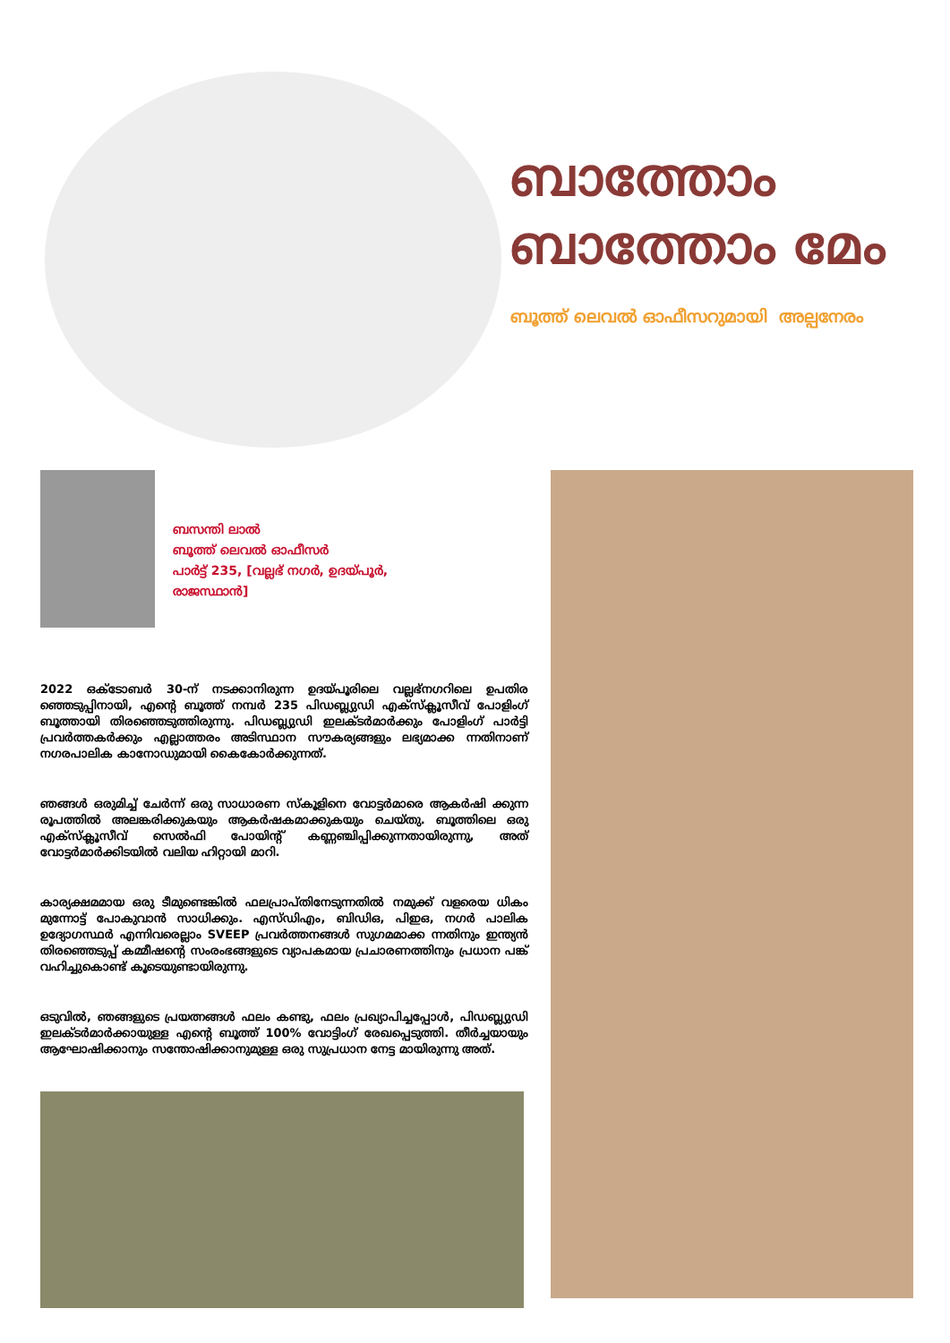ബാത്തോം
ബാത്തോം മേം
ബൂത്ത് ലെവൽ ഓഫീസറുമായി അല്പനേരം
ബസന്തി ലാൽ
ബൂത്ത് ലെവൽ ഓഫീസർ
പാർട്ട് 235, [വല്ലഭ് നഗർ, ഉദയ്പൂർ,
രാജസ്ഥാൻ]
2022 ഒക്ടോബർ 30-ന് നടക്കാനിരുന്ന ഉദയ്പൂരിലെ വല്ലഭ്നഗറിലെ ഉപതിര ഞ്ഞെടുപ്പിനായി, എന്റെ ബൂത്ത് നമ്പർ 235 പിഡബ്ല്യുഡി എക്സ്ക്ലൂസീവ് പോളിംഗ് ബൂത്തായി തിരഞ്ഞെടുത്തിരുന്നു. പിഡബ്ല്യുഡി ഇലക്ടർമാർക്കും പോളിംഗ് പാർട്ടി പ്രവർത്തകർക്കും എല്ലാത്തരം അടിസ്ഥാന സൗകര്യങ്ങളും ലഭ്യമാക്ക ന്നതിനാണ് നഗരപാലിക കാനോഡുമായി കൈകോർക്കുന്നത്.
ഞങ്ങൾ ഒരുമിച്ച് ചേർന്ന് ഒരു സാധാരണ സ്കൂളിനെ വോട്ടർമാരെ ആകർഷി ക്കുന്ന രൂപത്തിൽ അലങ്കരിക്കുകയും ആകർഷകമാക്കുകയും ചെയ്തു. ബൂത്തിലെ ഒരു എക്സ്ക്ലൂസീവ് സെൽഫി പോയിന്റ് കണ്ണഞ്ചിപ്പിക്കുന്നതായിരുന്നു, അത് വോട്ടർമാർക്കിടയിൽ വലിയ ഹിറ്റായി മാറി.
കാര്യക്ഷമമായ ഒരു ടീമുണ്ടെങ്കിൽ ഫലപ്രാപ്തിനേടുന്നതിൽ നമുക്ക് വളരെയ ധികം മുന്നോട്ട് പോകുവാൻ സാധിക്കും. എസ്ഡിഎം, ബിഡിഒ, പിഇഒ, നഗർ പാലിക ഉദ്യോഗസ്ഥർ എന്നിവരെല്ലാം SVEEP പ്രവർത്തനങ്ങൾ സുഗമമാക്ക ന്നതിനും ഇന്ത്യൻ തിരഞ്ഞെടുപ്പ് കമ്മീഷന്റെ സംരംഭങ്ങളുടെ വ്യാപകമായ പ്രചാരണത്തിനും പ്രധാന പങ്ക് വഹിച്ചുകൊണ്ട് കൂടെയുണ്ടായിരുന്നു.
ഒടുവിൽ, ഞങ്ങളുടെ പ്രയത്നങ്ങൾ ഫലം കണ്ടു, ഫലം പ്രഖ്യാപിച്ചപ്പോൾ, പിഡബ്ല്യുഡി ഇലക്ടർമാർക്കായുള്ള എന്റെ ബൂത്ത് 100% വോട്ടിംഗ് രേഖപ്പെടുത്തി. തീർച്ചയായും ആഘോഷിക്കാനും സന്തോഷിക്കാനുമുള്ള ഒരു സുപ്രധാന നേട്ട മായിരുന്നു അത്.